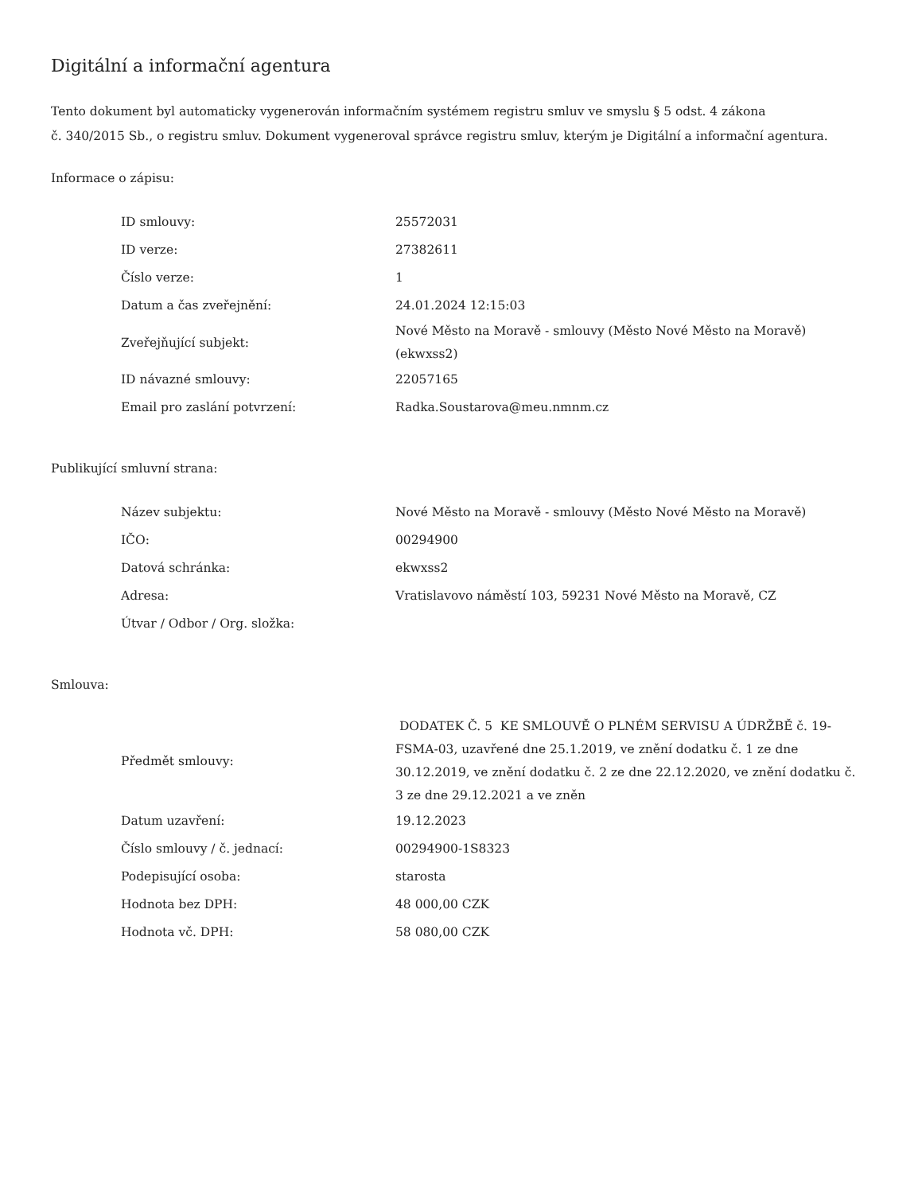Digitální a informační agentura
Tento dokument byl automaticky vygenerován informačním systémem registru smluv ve smyslu § 5 odst. 4 zákona
č. 340/2015 Sb., o registru smluv. Dokument vygeneroval správce registru smluv, kterým je Digitální a informační agentura.
Informace o zápisu:
| ID smlouvy: | 25572031 |
| ID verze: | 27382611 |
| Číslo verze: | 1 |
| Datum a čas zveřejnění: | 24.01.2024 12:15:03 |
| Zveřejňující subjekt: | Nové Město na Moravě - smlouvy (Město Nové Město na Moravě) (ekwxss2) |
| ID návazné smlouvy: | 22057165 |
| Email pro zaslání potvrzení: | Radka.Soustarova@meu.nmnm.cz |
Publikující smluvní strana:
| Název subjektu: | Nové Město na Moravě - smlouvy (Město Nové Město na Moravě) |
| IČO: | 00294900 |
| Datová schránka: | ekwxss2 |
| Adresa: | Vratislavovo náměstí 103, 59231 Nové Město na Moravě, CZ |
| Útvar / Odbor / Org. složka: | |
Smlouva:
| Předmět smlouvy: | DODATEK Č. 5 KE SMLOUVĚ O PLNÉM SERVISU A ÚDRŽBĚ č. 19-FSMA-03, uzavřené dne 25.1.2019, ve znění dodatku č. 1 ze dne 30.12.2019, ve znění dodatku č. 2 ze dne 22.12.2020, ve znění dodatku č. 3 ze dne 29.12.2021 a ve zněn |
| Datum uzavření: | 19.12.2023 |
| Číslo smlouvy / č. jednací: | 00294900-1S8323 |
| Podepisující osoba: | starosta |
| Hodnota bez DPH: | 48 000,00 CZK |
| Hodnota vč. DPH: | 58 080,00 CZK |